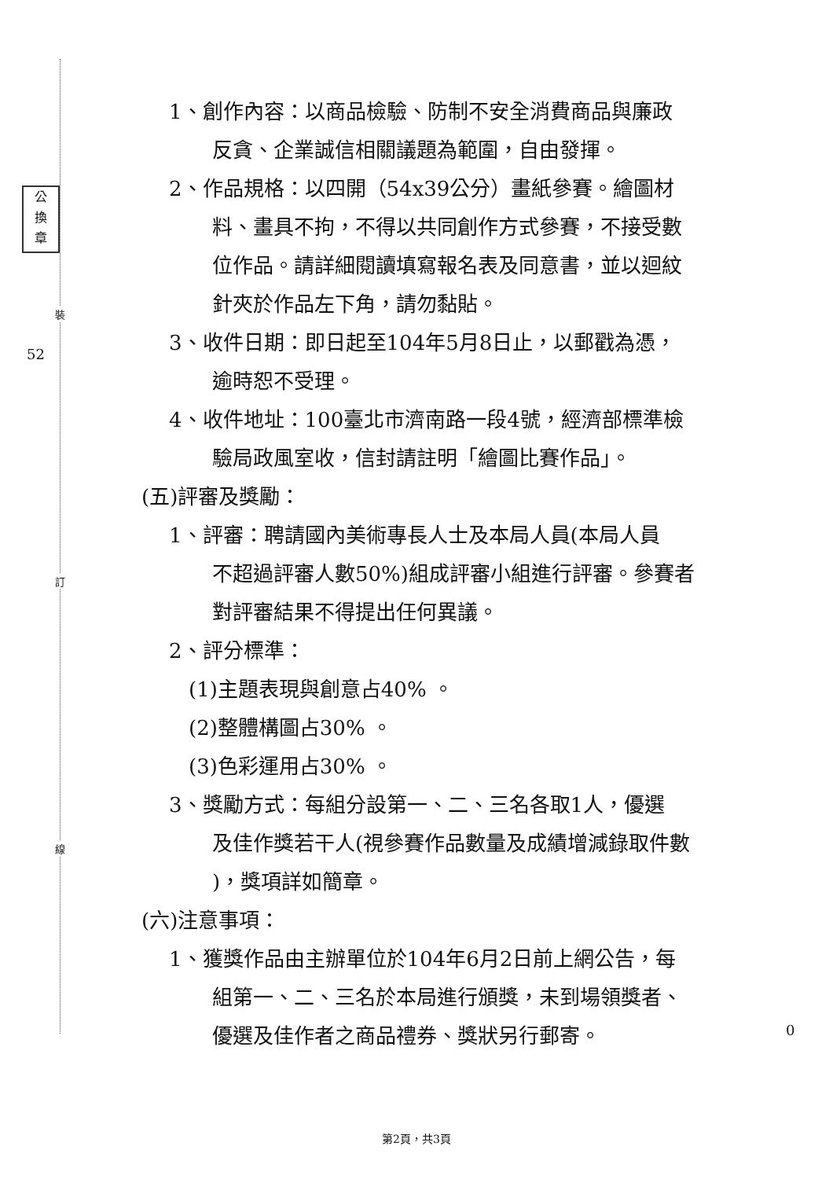裝
訂
線
公
換
章
52
0
1、創作內容：以商品檢驗、防制不安全消費商品與廉政
反貪、企業誠信相關議題為範圍，自由發揮。
2、作品規格：以四開（54x39公分）畫紙參賽。繪圖材
料、畫具不拘，不得以共同創作方式參賽，不接受數
位作品。請詳細閱讀填寫報名表及同意書，並以迴紋
針夾於作品左下角，請勿黏貼。
3、收件日期：即日起至104年5月8日止，以郵戳為憑，
逾時恕不受理。
4、收件地址：100臺北市濟南路一段4號，經濟部標準檢
驗局政風室收，信封請註明「繪圖比賽作品」。
(五)評審及獎勵：
1、評審：聘請國內美術專長人士及本局人員(本局人員
不超過評審人數50%)組成評審小組進行評審。參賽者
對評審結果不得提出任何異議。
2、評分標準：
(1)主題表現與創意占40% 。
(2)整體構圖占30% 。
(3)色彩運用占30% 。
3、獎勵方式：每組分設第一、二、三名各取1人，優選
及佳作獎若干人(視參賽作品數量及成績增減錄取件數
)，獎項詳如簡章。
(六)注意事項：
1、獲獎作品由主辦單位於104年6月2日前上網公告，每
組第一、二、三名於本局進行頒獎，未到場領獎者、
優選及佳作者之商品禮券、獎狀另行郵寄。
第2頁，共3頁